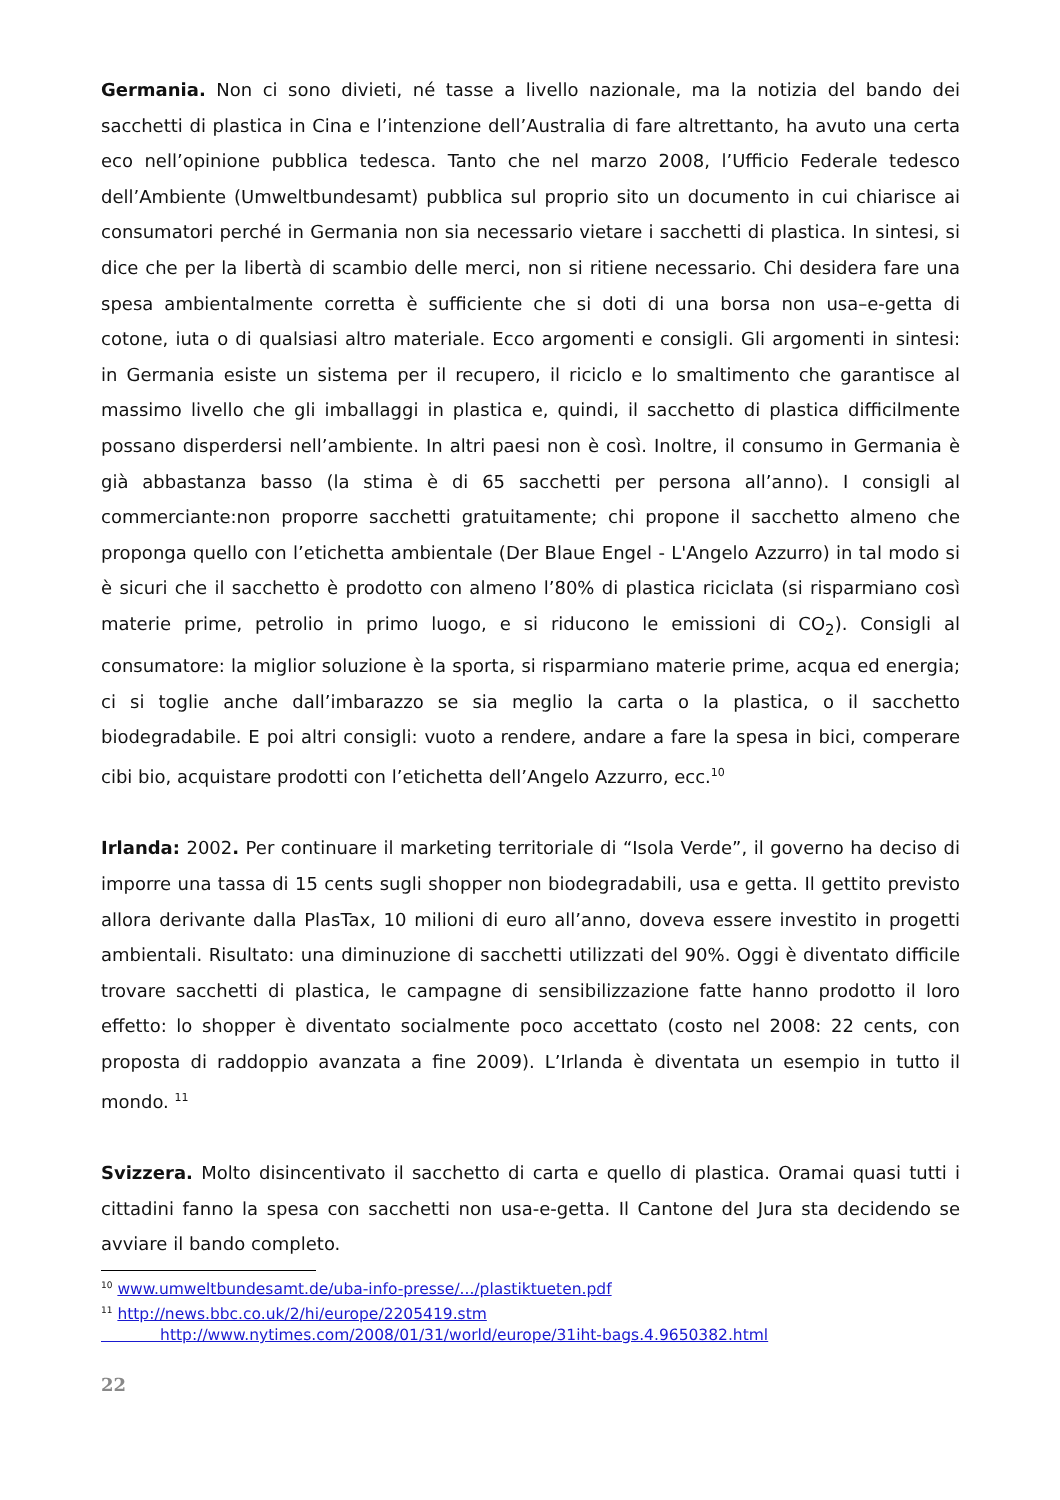Germania. Non ci sono divieti, né tasse a livello nazionale, ma la notizia del bando dei sacchetti di plastica in Cina e l’intenzione dell’Australia di fare altrettanto, ha avuto una certa eco nell’opinione pubblica tedesca. Tanto che nel marzo 2008, l’Ufficio Federale tedesco dell’Ambiente (Umweltbundesamt) pubblica sul proprio sito un documento in cui chiarisce ai consumatori perché in Germania non sia necessario vietare i sacchetti di plastica. In sintesi, si dice che per la libertà di scambio delle merci, non si ritiene necessario. Chi desidera fare una spesa ambientalmente corretta è sufficiente che si doti di una borsa non usa–e-getta di cotone, iuta o di qualsiasi altro materiale. Ecco argomenti e consigli. Gli argomenti in sintesi: in Germania esiste un sistema per il recupero, il riciclo e lo smaltimento che garantisce al massimo livello che gli imballaggi in plastica e, quindi, il sacchetto di plastica difficilmente possano disperdersi nell’ambiente. In altri paesi non è così. Inoltre, il consumo in Germania è già abbastanza basso (la stima è di 65 sacchetti per persona all’anno). I consigli al commerciante:non proporre sacchetti gratuitamente; chi propone il sacchetto almeno che proponga quello con l’etichetta ambientale (Der Blaue Engel - L'Angelo Azzurro) in tal modo si è sicuri che il sacchetto è prodotto con almeno l’80% di plastica riciclata (si risparmiano così materie prime, petrolio in primo luogo, e si riducono le emissioni di CO<sub>2</sub>). Consigli al consumatore: la miglior soluzione è la sporta, si risparmiano materie prime, acqua ed energia; ci si toglie anche dall’imbarazzo se sia meglio la carta o la plastica, o il sacchetto biodegradabile. E poi altri consigli: vuoto a rendere, andare a fare la spesa in bici, comperare cibi bio, acquistare prodotti con l’etichetta dell’Angelo Azzurro, ecc.<sup>10</sup>
Irlanda: 2002. Per continuare il marketing territoriale di “Isola Verde”, il governo ha deciso di imporre una tassa di 15 cents sugli shopper non biodegradabili, usa e getta. Il gettito previsto allora derivante dalla PlasTax, 10 milioni di euro all’anno, doveva essere investito in progetti ambientali. Risultato: una diminuzione di sacchetti utilizzati del 90%. Oggi è diventato difficile trovare sacchetti di plastica, le campagne di sensibilizzazione fatte hanno prodotto il loro effetto: lo shopper è diventato socialmente poco accettato (costo nel 2008: 22 cents, con proposta di raddoppio avanzata a fine 2009). L’Irlanda è diventata un esempio in tutto il mondo. <sup>11</sup>
Svizzera. Molto disincentivato il sacchetto di carta e quello di plastica. Oramai quasi tutti i cittadini fanno la spesa con sacchetti non usa-e-getta. Il Cantone del Jura sta decidendo se avviare il bando completo.
<sup>10</sup> www.umweltbundesamt.de/uba-info-presse/.../plastiktueten.pdf
<sup>11</sup> http://news.bbc.co.uk/2/hi/europe/2205419.stm
http://www.nytimes.com/2008/01/31/world/europe/31iht-bags.4.9650382.html
22